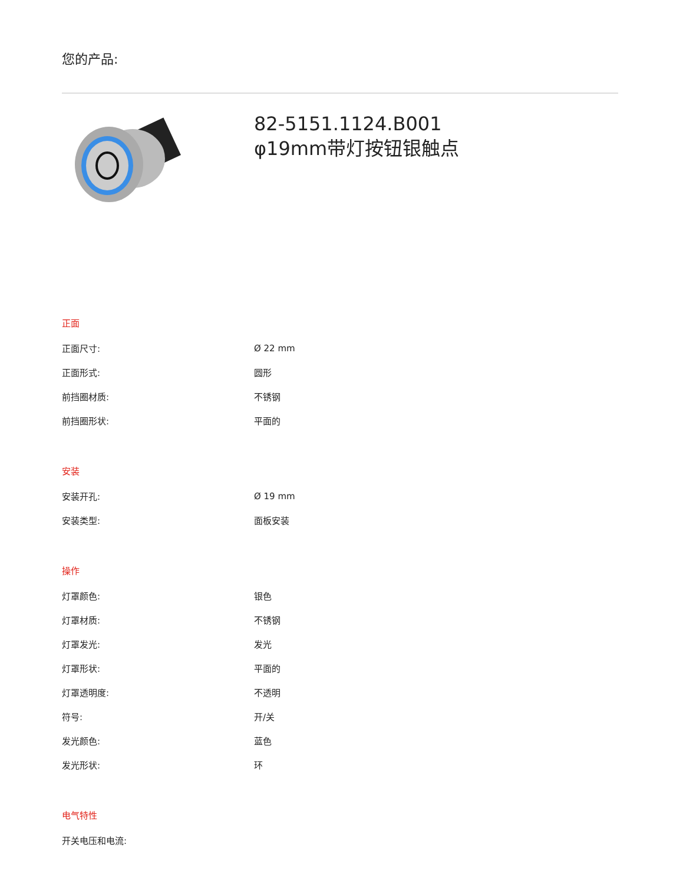您的产品:
82-5151.1124.B001
φ19mm带灯按钮银触点
正面
| 正面尺寸: | Ø 22 mm |
| 正面形式: | 圆形 |
| 前挡圈材质: | 不锈钢 |
| 前挡圈形状: | 平面的 |
安装
| 安装开孔: | Ø 19 mm |
| 安装类型: | 面板安装 |
操作
| 灯罩颜色: | 银色 |
| 灯罩材质: | 不锈钢 |
| 灯罩发光: | 发光 |
| 灯罩形状: | 平面的 |
| 灯罩透明度: | 不透明 |
| 符号: | 开/关 |
| 发光颜色: | 蓝色 |
| 发光形状: | 环 |
电气特性
| 开关电压和电流: | |